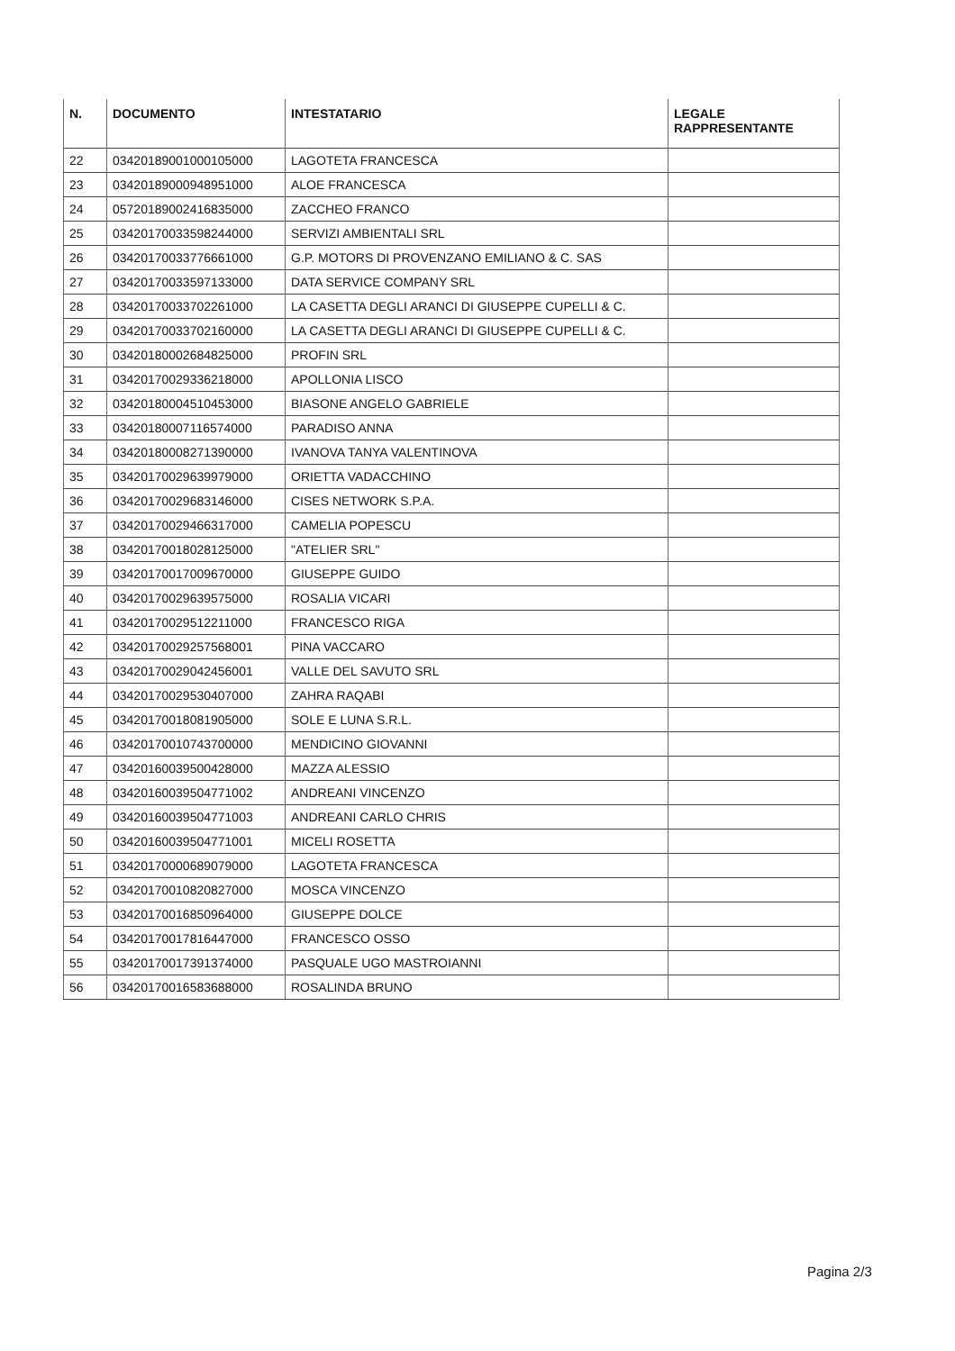| N. | DOCUMENTO | INTESTATARIO | LEGALE RAPPRESENTANTE |
| --- | --- | --- | --- |
| 22 | 03420189001000105000 | LAGOTETA FRANCESCA | |
| 23 | 03420189000948951000 | ALOE FRANCESCA | |
| 24 | 05720189002416835000 | ZACCHEO FRANCO | |
| 25 | 03420170033598244000 | SERVIZI AMBIENTALI SRL | |
| 26 | 03420170033776661000 | G.P. MOTORS DI PROVENZANO EMILIANO & C. SAS | |
| 27 | 03420170033597133000 | DATA SERVICE COMPANY SRL | |
| 28 | 03420170033702261000 | LA CASETTA DEGLI ARANCI DI GIUSEPPE CUPELLI & C. | |
| 29 | 03420170033702160000 | LA CASETTA DEGLI ARANCI DI GIUSEPPE CUPELLI & C. | |
| 30 | 03420180002684825000 | PROFIN SRL | |
| 31 | 03420170029336218000 | APOLLONIA LISCO | |
| 32 | 03420180004510453000 | BIASONE ANGELO GABRIELE | |
| 33 | 03420180007116574000 | PARADISO ANNA | |
| 34 | 03420180008271390000 | IVANOVA TANYA VALENTINOVA | |
| 35 | 03420170029639979000 | ORIETTA VADACCHINO | |
| 36 | 03420170029683146000 | CISES NETWORK S.P.A. | |
| 37 | 03420170029466317000 | CAMELIA POPESCU | |
| 38 | 03420170018028125000 | "ATELIER SRL" | |
| 39 | 03420170017009670000 | GIUSEPPE GUIDO | |
| 40 | 03420170029639575000 | ROSALIA VICARI | |
| 41 | 03420170029512211000 | FRANCESCO RIGA | |
| 42 | 03420170029257568001 | PINA VACCARO | |
| 43 | 03420170029042456001 | VALLE DEL SAVUTO SRL | |
| 44 | 03420170029530407000 | ZAHRA RAQABI | |
| 45 | 03420170018081905000 | SOLE E LUNA S.R.L. | |
| 46 | 03420170010743700000 | MENDICINO GIOVANNI | |
| 47 | 03420160039500428000 | MAZZA ALESSIO | |
| 48 | 03420160039504771002 | ANDREANI VINCENZO | |
| 49 | 03420160039504771003 | ANDREANI CARLO CHRIS | |
| 50 | 03420160039504771001 | MICELI ROSETTA | |
| 51 | 03420170000689079000 | LAGOTETA FRANCESCA | |
| 52 | 03420170010820827000 | MOSCA VINCENZO | |
| 53 | 03420170016850964000 | GIUSEPPE DOLCE | |
| 54 | 03420170017816447000 | FRANCESCO OSSO | |
| 55 | 03420170017391374000 | PASQUALE UGO MASTROIANNI | |
| 56 | 03420170016583688000 | ROSALINDA BRUNO | |
Pagina 2/3